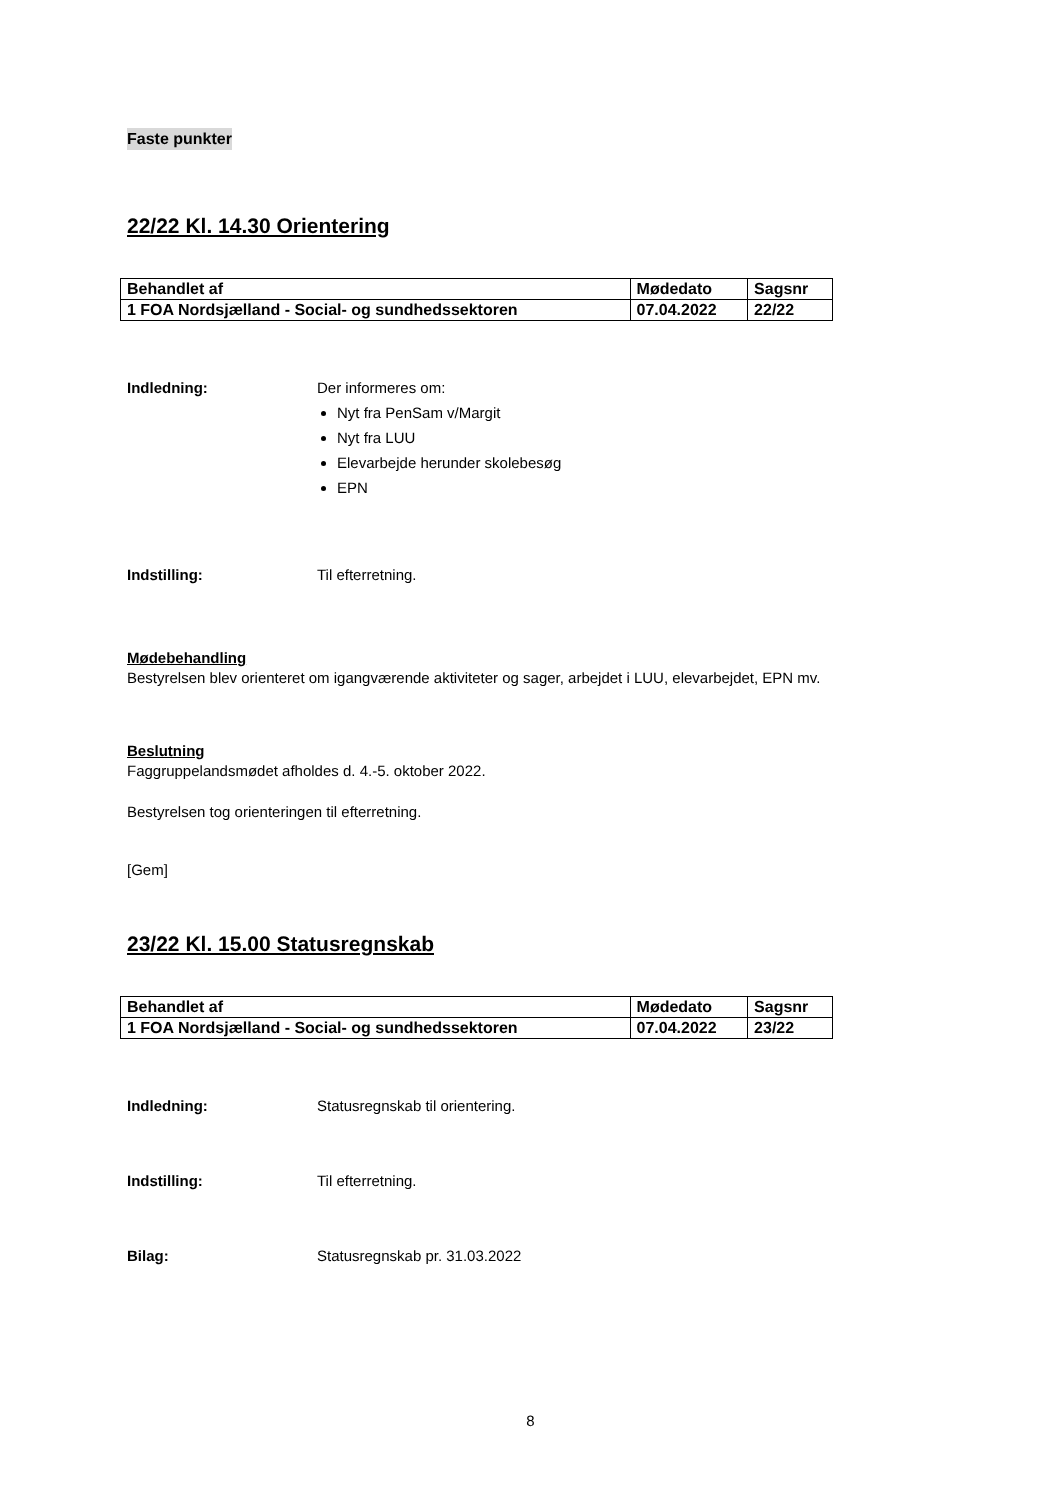Faste punkter
22/22 Kl. 14.30 Orientering
| Behandlet af | Mødedato | Sagsnr |
| --- | --- | --- |
| 1 FOA Nordsjælland - Social- og sundhedssektoren | 07.04.2022 | 22/22 |
Indledning: Der informeres om:
Nyt fra PenSam v/Margit
Nyt fra LUU
Elevarbejde herunder skolebesøg
EPN
Indstilling: Til efterretning.
Mødebehandling
Bestyrelsen blev orienteret om igangværende aktiviteter og sager, arbejdet i LUU, elevarbejdet, EPN mv.
Beslutning
Faggruppelandsmødet afholdes d. 4.-5. oktober 2022.
Bestyrelsen tog orienteringen til efterretning.
[Gem]
23/22 Kl. 15.00 Statusregnskab
| Behandlet af | Mødedato | Sagsnr |
| --- | --- | --- |
| 1 FOA Nordsjælland - Social- og sundhedssektoren | 07.04.2022 | 23/22 |
Indledning: Statusregnskab til orientering.
Indstilling: Til efterretning.
Bilag: Statusregnskab pr. 31.03.2022
8